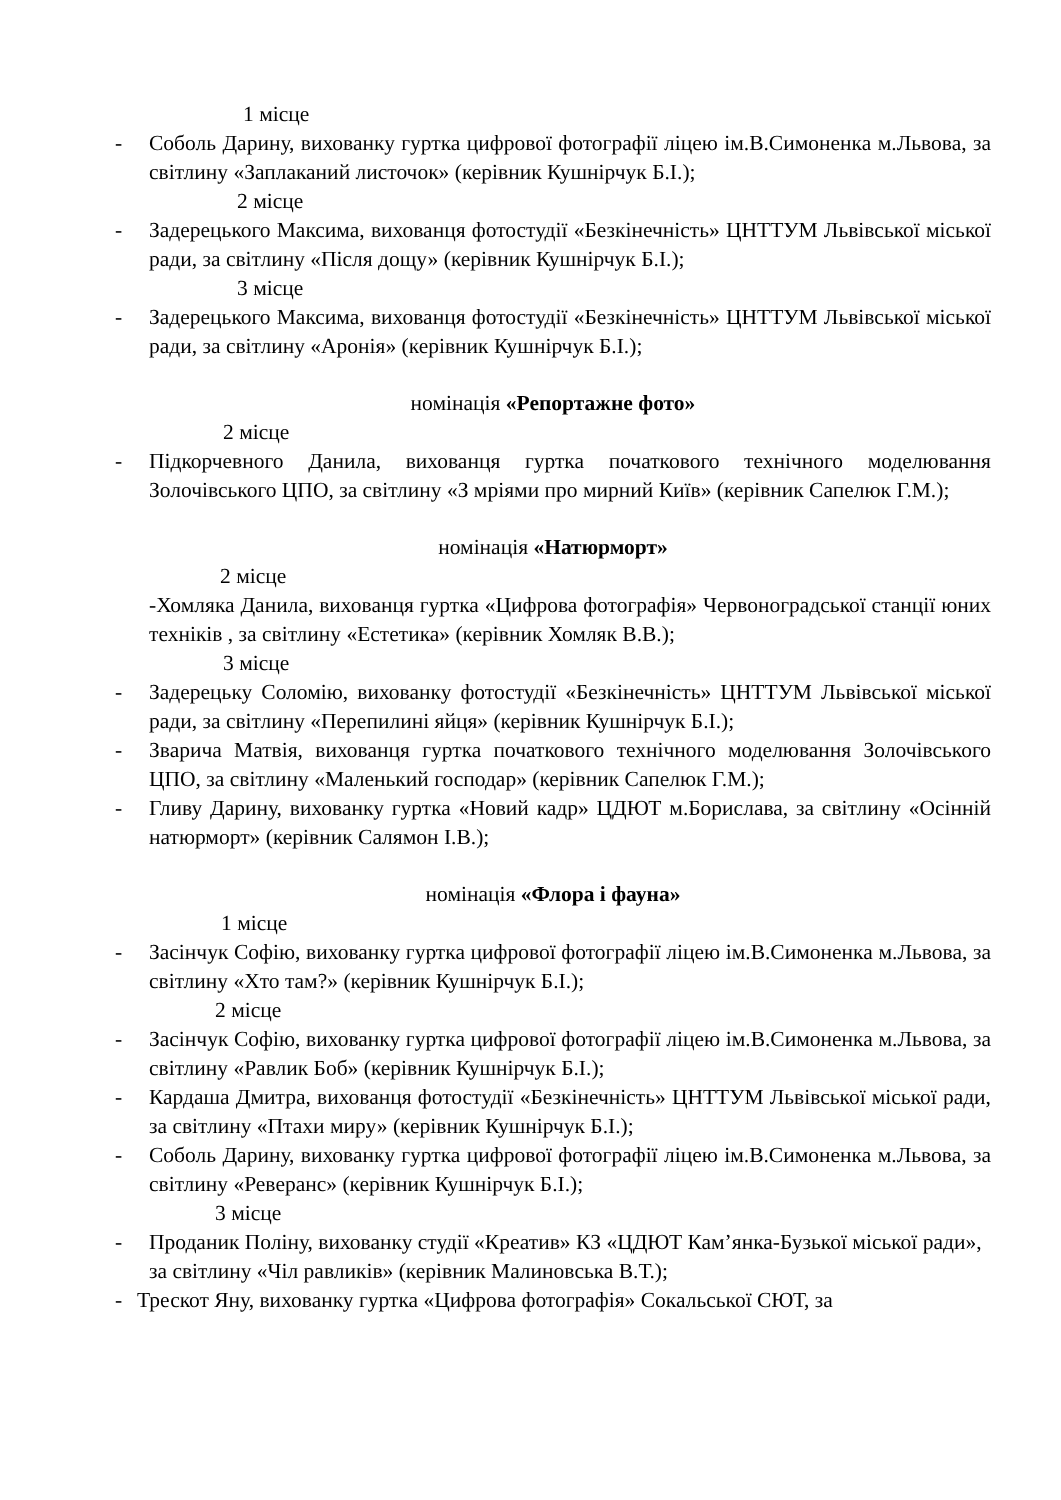1 місце
- Соболь Дарину, вихованку гуртка цифрової фотографії ліцею ім.В.Симоненка м.Львова, за світлину «Заплаканий листочок» (керівник Кушнірчук Б.І.);
2 місце
- Задерецького Максима, вихованця фотостудії «Безкінечність» ЦНТТУМ Львівської міської ради, за світлину «Після дощу» (керівник Кушнірчук Б.І.);
3 місце
- Задерецького Максима, вихованця фотостудії «Безкінечність» ЦНТТУМ Львівської міської ради, за світлину «Аронія» (керівник Кушнірчук Б.І.);
номінація «Репортажне фото»
2 місце
- Підкорчевного Данила, вихованця гуртка початкового технічного моделювання Золочівського ЦПО, за світлину «З мріями про мирний Київ» (керівник Сапелюк Г.М.);
номінація «Натюрморт»
2 місце
-Хомляка Данила, вихованця гуртка «Цифрова фотографія» Червоноградської станції юних техніків , за світлину «Естетика» (керівник Хомляк В.В.);
3 місце
- Задерецьку Соломію, вихованку фотостудії «Безкінечність» ЦНТТУМ Львівської міської ради, за світлину «Перепилині яйця» (керівник Кушнірчук Б.І.);
- Зварича Матвія, вихованця гуртка початкового технічного моделювання Золочівського ЦПО, за світлину «Маленький господар» (керівник Сапелюк Г.М.);
- Гливу Дарину, вихованку гуртка «Новий кадр» ЦДЮТ м.Борислава, за світлину «Осінній натюрморт» (керівник Салямон І.В.);
номінація «Флора і фауна»
1 місце
- Засінчук Софію, вихованку гуртка цифрової фотографії ліцею ім.В.Симоненка м.Львова, за світлину «Хто там?» (керівник Кушнірчук Б.І.);
2 місце
- Засінчук Софію, вихованку гуртка цифрової фотографії ліцею ім.В.Симоненка м.Львова, за світлину «Равлик Боб» (керівник Кушнірчук Б.І.);
- Кардаша Дмитра, вихованця фотостудії «Безкінечність» ЦНТТУМ Львівської міської ради, за світлину «Птахи миру» (керівник Кушнірчук Б.І.);
- Соболь Дарину, вихованку гуртка цифрової фотографії ліцею ім.В.Симоненка м.Львова, за світлину «Реверанс» (керівник Кушнірчук Б.І.);
3 місце
- Проданик Поліну, вихованку студії «Креатив» КЗ «ЦДЮТ Кам’янка-Бузької міської ради», за світлину «Чіл равликів» (керівник Малиновська В.Т.);
- Трескот Яну, вихованку гуртка «Цифрова фотографія» Сокальської СЮТ, за